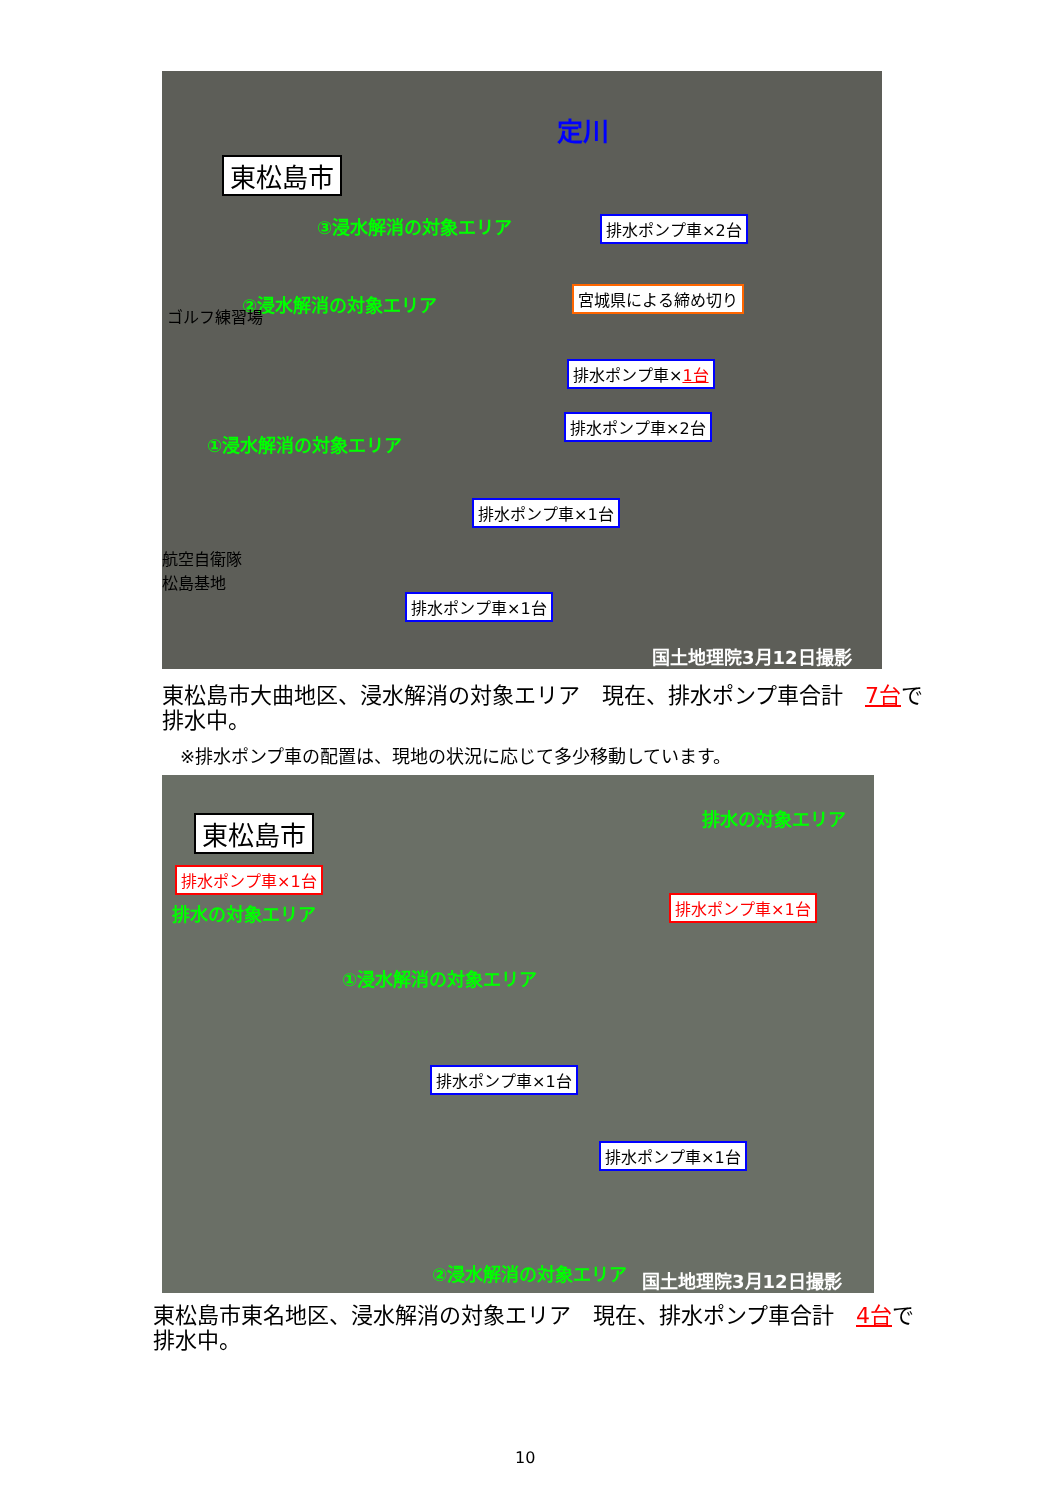東松島市
③浸水解消の対象エリア
②浸水解消の対象エリア
ゴルフ練習場
①浸水解消の対象エリア
航空自衛隊
松島基地
定川
排水ポンプ車×2台
宮城県による締め切り
排水ポンプ車×1台
排水ポンプ車×2台
排水ポンプ車×1台
排水ポンプ車×1台
国土地理院3月12日撮影
東松島市大曲地区、浸水解消の対象エリア　現在、排水ポンプ車合計　7台で排水中。
※排水ポンプ車の配置は、現地の状況に応じて多少移動しています。
東松島市
排水ポンプ車×1台
排水の対象エリア
排水の対象エリア
排水ポンプ車×1台
①浸水解消の対象エリア
排水ポンプ車×1台
排水ポンプ車×1台
②浸水解消の対象エリア 国土地理院3月12日撮影
東松島市東名地区、浸水解消の対象エリア　現在、排水ポンプ車合計　4台で排水中。
10